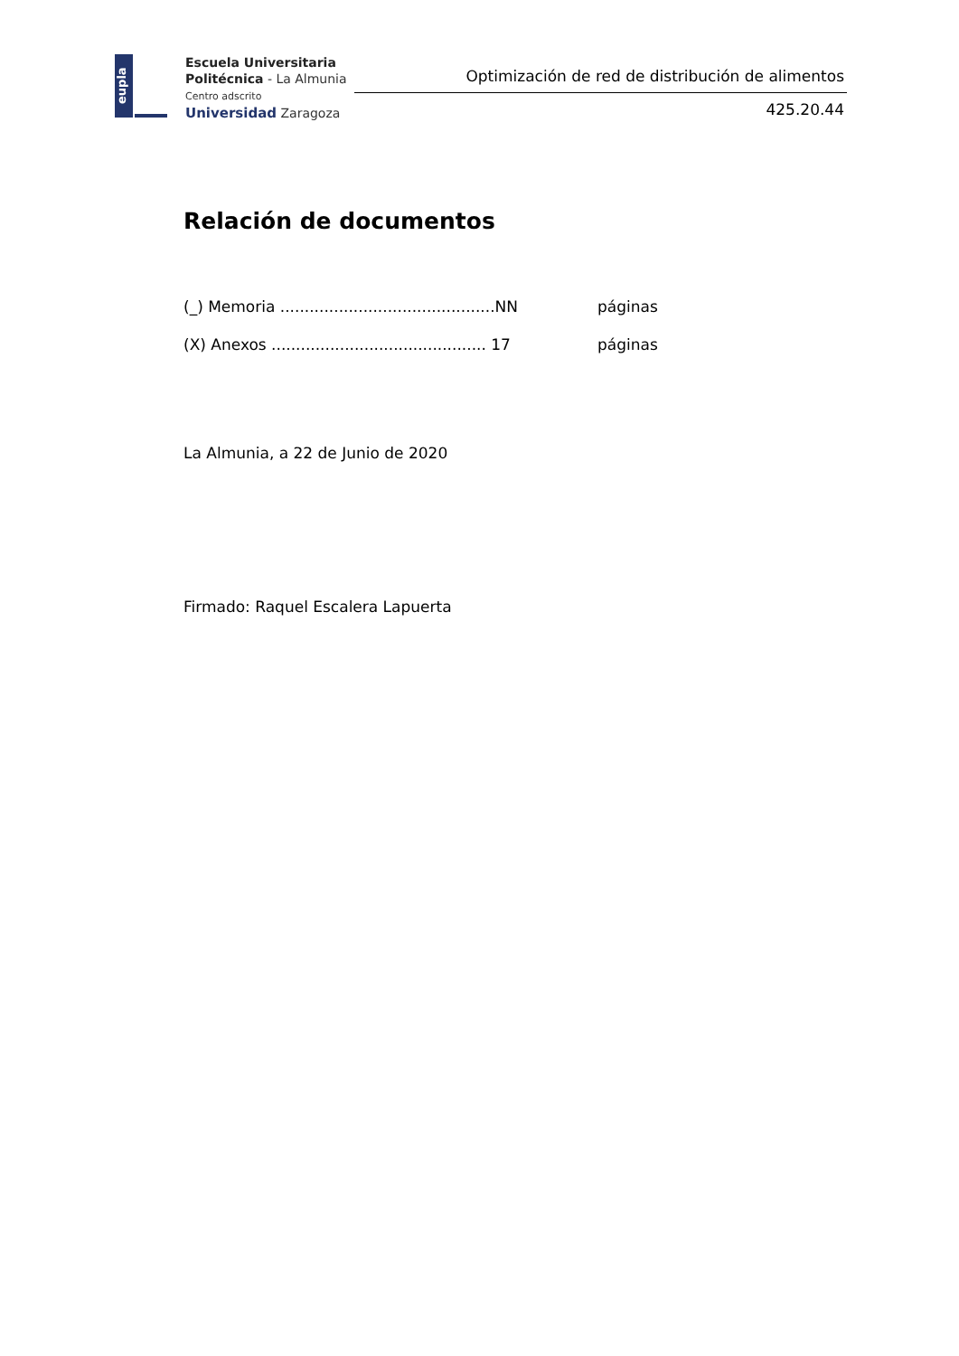eupla
Escuela Universitaria
Politécnica - La Almunia
Centro adscrito
Universidad Zaragoza
Optimización de red de distribución de alimentos
425.20.44
Relación de documentos
(_) Memoria ............................................NN páginas
(X) Anexos ............................................ 17 páginas
La Almunia, a 22 de Junio de 2020
Firmado: Raquel Escalera Lapuerta